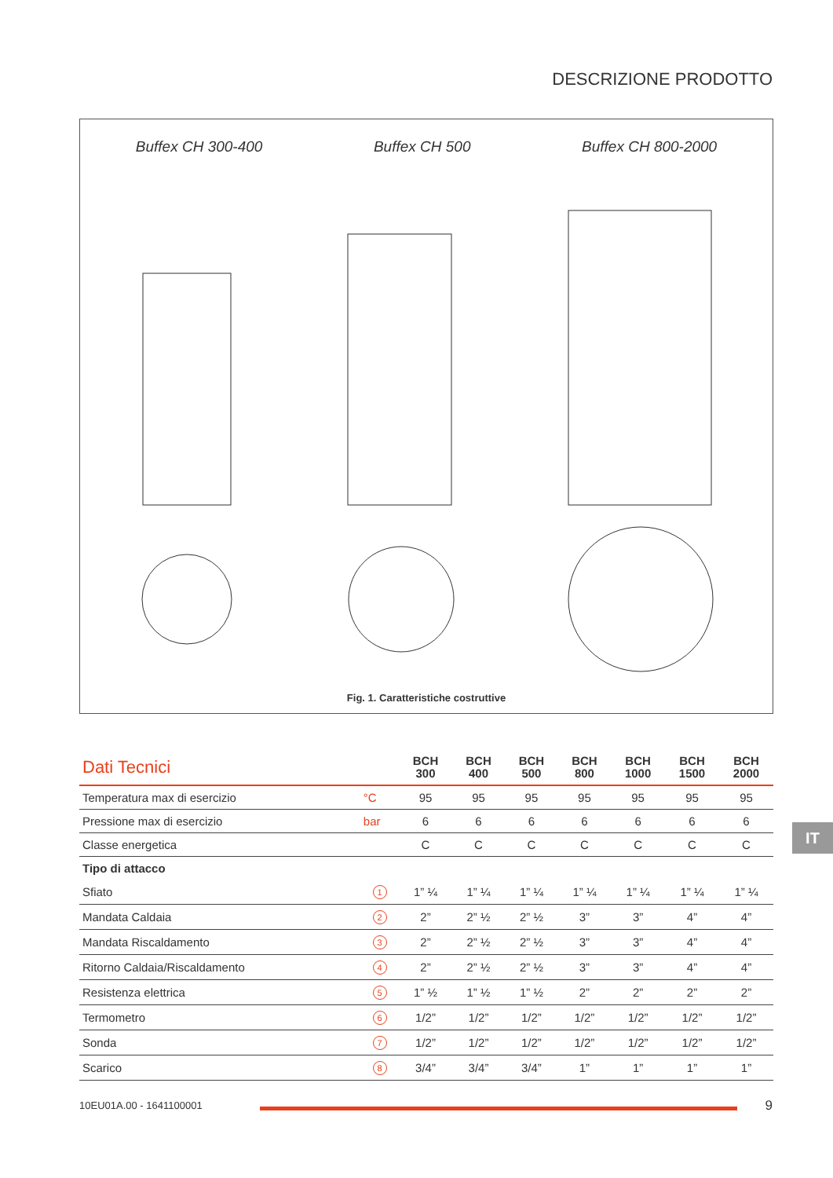DESCRIZIONE PRODOTTO
Buffex CH 300-400 Buffex CH 500 Buffex CH 800-2000
Fig. 1. Caratteristiche costruttive
| Dati Tecnici | | BCH 300 | BCH 400 | BCH 500 | BCH 800 | BCH 1000 | BCH 1500 | BCH 2000 |
| --- | --- | --- | --- | --- | --- | --- | --- | --- |
| Temperatura max di esercizio | °C | 95 | 95 | 95 | 95 | 95 | 95 | 95 |
| Pressione max di esercizio | bar | 6 | 6 | 6 | 6 | 6 | 6 | 6 |
| Classe energetica | | C | C | C | C | C | C | C |
| Tipo di attacco | | | | | | | | |
| Sfiato | 1 | 1” ¼ | 1” ¼ | 1” ¼ | 1” ¼ | 1” ¼ | 1” ¼ | 1” ¼ |
| Mandata Caldaia | 2 | 2” | 2” ½ | 2” ½ | 3” | 3” | 4” | 4” |
| Mandata Riscaldamento | 3 | 2” | 2” ½ | 2” ½ | 3” | 3” | 4” | 4” |
| Ritorno Caldaia/Riscaldamento | 4 | 2” | 2” ½ | 2” ½ | 3” | 3” | 4” | 4” |
| Resistenza elettrica | 5 | 1” ½ | 1” ½ | 1” ½ | 2” | 2” | 2” | 2” |
| Termometro | 6 | 1/2” | 1/2” | 1/2” | 1/2” | 1/2” | 1/2” | 1/2” |
| Sonda | 7 | 1/2” | 1/2” | 1/2” | 1/2” | 1/2” | 1/2” | 1/2” |
| Scarico | 8 | 3/4” | 3/4” | 3/4” | 1” | 1” | 1” | 1” |
IT
10EU01A.00 - 1641100001 9